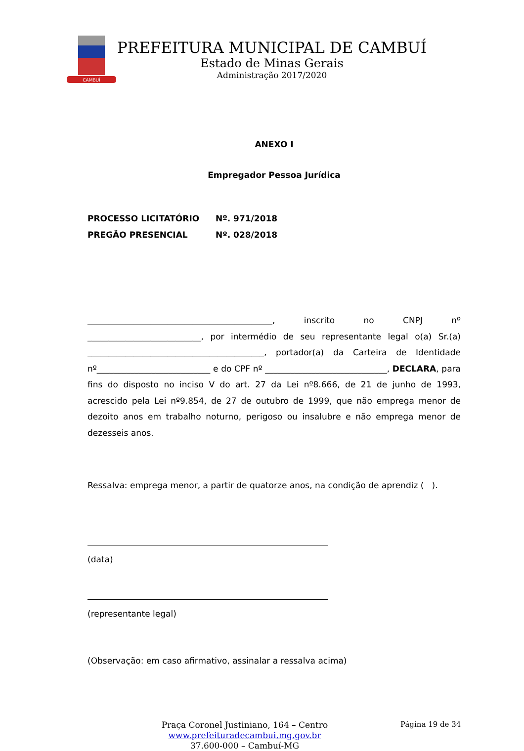CAMBUÍ
PREFEITURA MUNICIPAL DE CAMBUÍ
Estado de Minas Gerais
Administração 2017/2020
ANEXO I
Empregador Pessoa Jurídica
PROCESSO LICITATÓRIO Nº. 971/2018
PREGÃO PRESENCIAL Nº. 028/2018
____________________________________________, inscrito no CNPJ nº ___________________________, por intermédio de seu representante legal o(a) Sr.(a) __________________________________________, portador(a) da Carteira de Identidade nº___________________________ e do CPF nº _____________________________, DECLARA, para fins do disposto no inciso V do art. 27 da Lei nº8.666, de 21 de junho de 1993, acrescido pela Lei nº9.854, de 27 de outubro de 1999, que não emprega menor de dezoito anos em trabalho noturno, perigoso ou insalubre e não emprega menor de dezesseis anos.
Ressalva: emprega menor, a partir de quatorze anos, na condição de aprendiz ( ).
(data)
(representante legal)
(Observação: em caso afirmativo, assinalar a ressalva acima)
Praça Coronel Justiniano, 164 – Centro
www.prefeituradecambui.mg.gov.br
37.600-000 – Cambuí-MG
Página 19 de 34